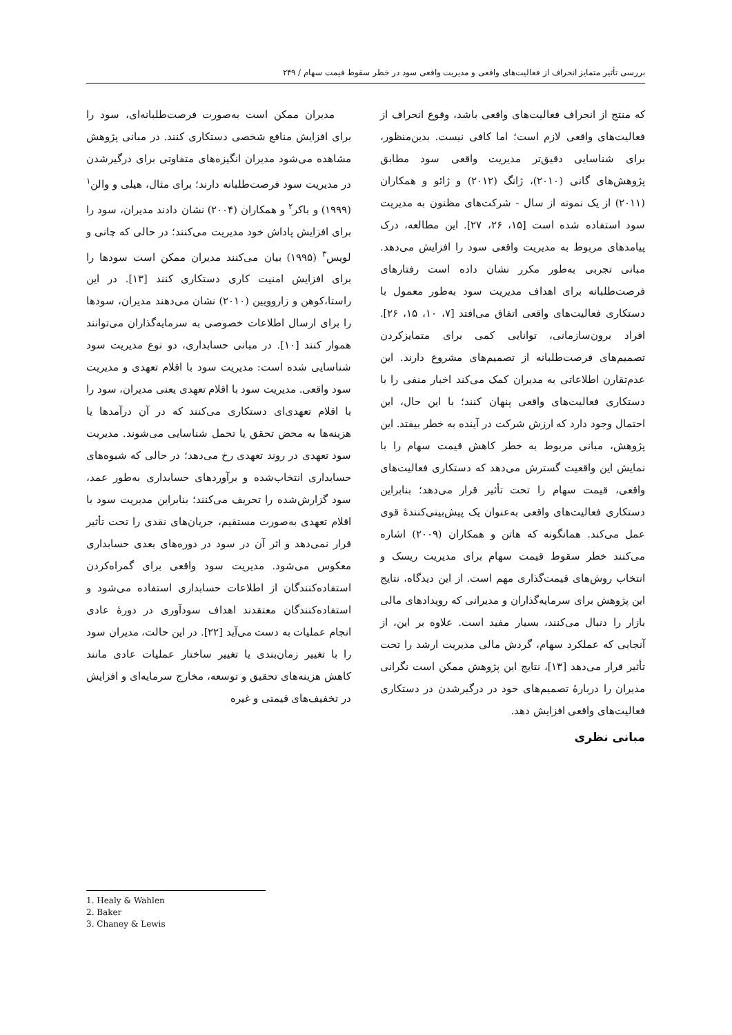بررسی تأثیر متمایز انحراف از فعالیت‌های واقعی و مدیریت واقعی سود در خطر سقوط قیمت سهام / ۲۴۹
که منتج از انحراف فعالیت‌های واقعی باشد، وقوع انحراف از فعالیت‌های واقعی لازم است؛ اما کافی نیست. بدین‌منظور، برای شناسایی دقیق‌تر مدیریت واقعی سود مطابق پژوهش‌های گانی (۲۰۱۰)، ژانگ (۲۰۱۲) و ژائو و همکاران (۲۰۱۱) از یک نمونه از سال - شرکت‌های مظنون به مدیریت سود استفاده شده است [۱۵، ۲۶، ۲۷]. این مطالعه، درک پیامدهای مربوط به مدیریت واقعی سود را افزایش می‌دهد. مبانی تجربی به‌طور مکرر نشان داده است رفتارهای فرصت‌طلبانه برای اهداف مدیریت سود به‌طور معمول با دستکاری فعالیت‌های واقعی اتفاق می‌افتد [۷، ۱۰، ۱۵، ۲۶]. افراد برون‌سازمانی، توانایی کمی برای متمایزکردن تصمیم‌های فرصت‌طلبانه از تصمیم‌های مشروع دارند. این عدم‌تقارن اطلاعاتی به مدیران کمک می‌کند اخبار منفی را با دستکاری فعالیت‌های واقعی پنهان کنند؛ با این حال، این احتمال وجود دارد که ارزش شرکت در آینده به خطر بیفتد. این پژوهش، مبانی مربوط به خطر کاهش قیمت سهام را با نمایش این واقعیت گسترش می‌دهد که دستکاری فعالیت‌های واقعی، قیمت سهام را تحت تأثیر قرار می‌دهد؛ بنابراین دستکاری فعالیت‌های واقعی به‌عنوان یک پیش‌بینی‌کنندهٔ قوی عمل می‌کند. همانگونه که هاتن و همکاران (۲۰۰۹) اشاره می‌کنند خطر سقوط قیمت سهام برای مدیریت ریسک و انتخاب روش‌های قیمت‌گذاری مهم است. از این دیدگاه، نتایج این پژوهش برای سرمایه‌گذاران و مدیرانی که رویدادهای مالی بازار را دنبال می‌کنند، بسیار مفید است. علاوه بر این، از آنجایی که عملکرد سهام، گردش مالی مدیریت ارشد را تحت تأثیر قرار می‌دهد [۱۳]، نتایج این پژوهش ممکن است نگرانی مدیران را دربارهٔ تصمیم‌های خود در درگیرشدن در دستکاری فعالیت‌های واقعی افزایش دهد.
مبانی نظری
مدیران ممکن است به‌صورت فرصت‌طلبانه‌ای، سود را برای افزایش منافع شخصی دستکاری کنند. در مبانی پژوهش مشاهده می‌شود مدیران انگیزه‌های متفاوتی برای درگیرشدن در مدیریت سود فرصت‌طلبانه دارند؛ برای مثال، هیلی و والن<sup>۱</sup> (۱۹۹۹) و باکر<sup>۲</sup> و همکاران (۲۰۰۴) نشان دادند مدیران، سود را برای افزایش پاداش خود مدیریت می‌کنند؛ در حالی که چانی و لویس<sup>۳</sup> (۱۹۹۵) بیان می‌کنند مدیران ممکن است سودها را برای افزایش امنیت کاری دستکاری کنند [۱۳]. در این راستا،کوهن و زاروویین (۲۰۱۰) نشان می‌دهند مدیران، سودها را برای ارسال اطلاعات خصوصی به سرمایه‌گذاران می‌توانند هموار کنند [۱۰]. در مبانی حسابداری، دو نوع مدیریت سود شناسایی شده است: مدیریت سود با اقلام تعهدی و مدیریت سود واقعی. مدیریت سود با اقلام تعهدی یعنی مدیران، سود را با اقلام تعهدی‌ای دستکاری می‌کنند که در آن درآمدها یا هزینه‌ها به محض تحقق یا تحمل شناسایی می‌شوند. مدیریت سود تعهدی در روند تعهدی رخ می‌دهد؛ در حالی که شیوه‌های حسابداری انتخاب‌شده و برآوردهای حسابداری به‌طور عمد، سود گزارش‌شده را تحریف می‌کنند؛ بنابراین مدیریت سود با اقلام تعهدی به‌صورت مستقیم، جریان‌های نقدی را تحت تأثیر قرار نمی‌دهد و اثر آن در سود در دوره‌های بعدی حسابداری معکوس می‌شود. مدیریت سود واقعی برای گمراه‌کردن استفاده‌کنندگان از اطلاعات حسابداری استفاده می‌شود و استفاده‌کنندگان معتقدند اهداف سودآوری در دورهٔ عادی انجام عملیات به دست می‌آید [۲۲]. در این حالت، مدیران سود را با تغییر زمان‌بندی یا تغییر ساختار عملیات عادی مانند کاهش هزینه‌های تحقیق و توسعه، مخارج سرمایه‌ای و افزایش در تخفیف‌های قیمتی و غیره
1. Healy & Wahlen
2. Baker
3. Chaney & Lewis